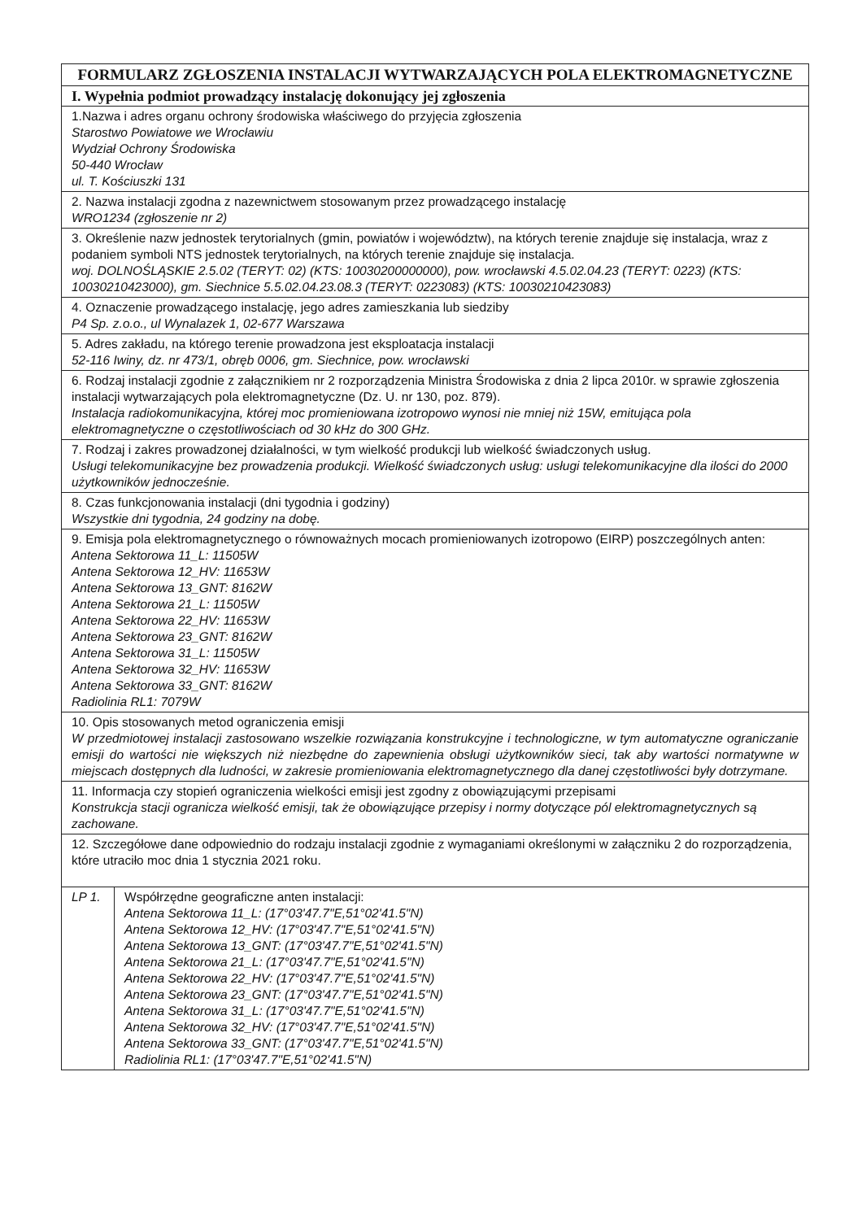| FORMULARZ ZGŁOSZENIA INSTALACJI WYTWARZAJĄCYCH POLA ELEKTROMAGNETYCZNE | |
| I. Wypełnia podmiot prowadzący instalację dokonujący jej zgłoszenia | |
| 1.Nazwa i adres organu ochrony środowiska właściwego do przyjęcia zgłoszenia Starostwo Powiatowe we Wrocławiu Wydział Ochrony Środowiska 50-440 Wrocław ul. T. Kościuszki 131 | |
| 2. Nazwa instalacji zgodna z nazewnictwem stosowanym przez prowadzącego instalację WRO1234 (zgłoszenie nr 2) | |
| 3. Określenie nazw jednostek terytorialnych (gmin, powiatów i województw), na których terenie znajduje się instalacja, wraz z podaniem symboli NTS jednostek terytorialnych, na których terenie znajduje się instalacja. woj. DOLNOŚLĄSKIE 2.5.02 (TERYT: 02) (KTS: 10030200000000), pow. wrocławski 4.5.02.04.23 (TERYT: 0223) (KTS: 10030210423000), gm. Siechnice 5.5.02.04.23.08.3 (TERYT: 0223083) (KTS: 10030210423083) | |
| 4. Oznaczenie prowadzącego instalację, jego adres zamieszkania lub siedziby P4 Sp. z.o.o., ul Wynalazek 1, 02-677 Warszawa | |
| 5. Adres zakładu, na którego terenie prowadzona jest eksploatacja instalacji 52-116 Iwiny, dz. nr 473/1, obręb 0006, gm. Siechnice, pow. wrocławski | |
| 6. Rodzaj instalacji zgodnie z załącznikiem nr 2 rozporządzenia Ministra Środowiska z dnia 2 lipca 2010r. w sprawie zgłoszenia instalacji wytwarzających pola elektromagnetyczne (Dz. U. nr 130, poz. 879). Instalacja radiokomunikacyjna, której moc promieniowana izotropowo wynosi nie mniej niż 15W, emitująca pola elektromagnetyczne o częstotliwościach od 30 kHz do 300 GHz. | |
| 7. Rodzaj i zakres prowadzonej działalności, w tym wielkość produkcji lub wielkość świadczonych usług. Usługi telekomunikacyjne bez prowadzenia produkcji. Wielkość świadczonych usług: usługi telekomunikacyjne dla ilości do 2000 użytkowników jednocześnie. | |
| 8. Czas funkcjonowania instalacji (dni tygodnia i godziny) Wszystkie dni tygodnia, 24 godziny na dobę. | |
| 9. Emisja pola elektromagnetycznego o równoważnych mocach promieniowanych izotropowo (EIRP) poszczególnych anten: Antena Sektorowa 11_L: 11505W Antena Sektorowa 12_HV: 11653W Antena Sektorowa 13_GNT: 8162W Antena Sektorowa 21_L: 11505W Antena Sektorowa 22_HV: 11653W Antena Sektorowa 23_GNT: 8162W Antena Sektorowa 31_L: 11505W Antena Sektorowa 32_HV: 11653W Antena Sektorowa 33_GNT: 8162W Radiolinia RL1: 7079W | |
| 10. Opis stosowanych metod ograniczenia emisji W przedmiotowej instalacji zastosowano wszelkie rozwiązania konstrukcyjne i technologiczne, w tym automatyczne ograniczanie emisji do wartości nie większych niż niezbędne do zapewnienia obsługi użytkowników sieci, tak aby wartości normatywne w miejscach dostępnych dla ludności, w zakresie promieniowania elektromagnetycznego dla danej częstotliwości były dotrzymane. | |
| 11. Informacja czy stopień ograniczenia wielkości emisji jest zgodny z obowiązującymi przepisami Konstrukcja stacji ogranicza wielkość emisji, tak że obowiązujące przepisy i normy dotyczące pól elektromagnetycznych są zachowane. | |
| 12. Szczegółowe dane odpowiednio do rodzaju instalacji zgodnie z wymaganiami określonymi w załączniku 2 do rozporządzenia, które utraciło moc dnia 1 stycznia 2021 roku. | |
| LP 1. | Współrzędne geograficzne anten instalacji: Antena Sektorowa 11_L: (17°03'47.7"E,51°02'41.5"N) Antena Sektorowa 12_HV: (17°03'47.7"E,51°02'41.5"N) Antena Sektorowa 13_GNT: (17°03'47.7"E,51°02'41.5"N) Antena Sektorowa 21_L: (17°03'47.7"E,51°02'41.5"N) Antena Sektorowa 22_HV: (17°03'47.7"E,51°02'41.5"N) Antena Sektorowa 23_GNT: (17°03'47.7"E,51°02'41.5"N) Antena Sektorowa 31_L: (17°03'47.7"E,51°02'41.5"N) Antena Sektorowa 32_HV: (17°03'47.7"E,51°02'41.5"N) Antena Sektorowa 33_GNT: (17°03'47.7"E,51°02'41.5"N) Radiolinia RL1: (17°03'47.7"E,51°02'41.5"N) |